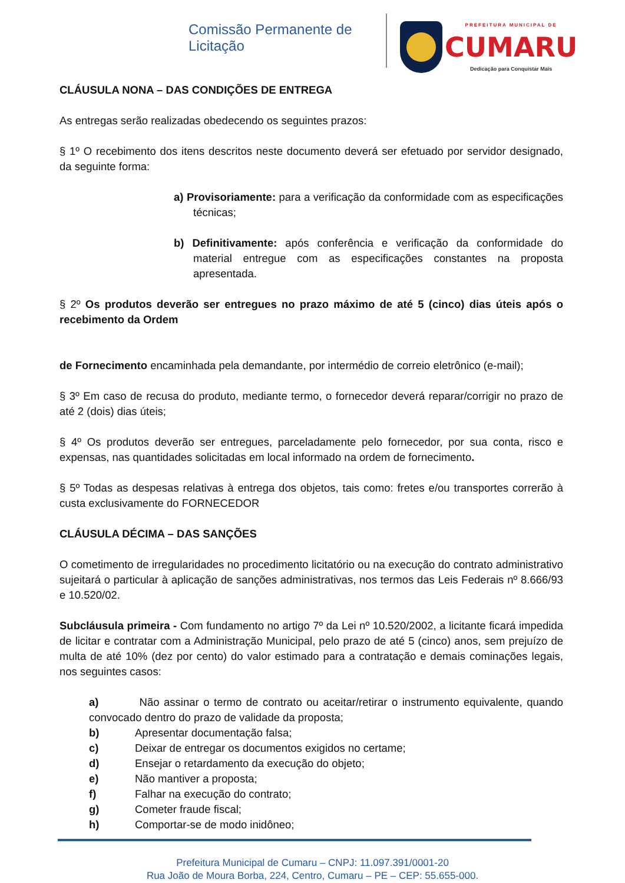Comissão Permanente de
Licitação
PREFEITURA MUNICIPAL DE
CUMARU
Dedicação para Conquistar Mais
CLÁUSULA NONA – DAS CONDIÇÕES DE ENTREGA
As entregas serão realizadas obedecendo os seguintes prazos:
§ 1º O recebimento dos itens descritos neste documento deverá ser efetuado por servidor designado, da seguinte forma:
a) Provisoriamente: para a verificação da conformidade com as especificações técnicas;
b) Definitivamente: após conferência e verificação da conformidade do material entregue com as especificações constantes na proposta apresentada.
§ 2º Os produtos deverão ser entregues no prazo máximo de até 5 (cinco) dias úteis após o recebimento da Ordem
de Fornecimento encaminhada pela demandante, por intermédio de correio eletrônico (e-mail);
§ 3º Em caso de recusa do produto, mediante termo, o fornecedor deverá reparar/corrigir no prazo de até 2 (dois) dias úteis;
§ 4º Os produtos deverão ser entregues, parceladamente pelo fornecedor, por sua conta, risco e expensas, nas quantidades solicitadas em local informado na ordem de fornecimento.
§ 5º Todas as despesas relativas à entrega dos objetos, tais como: fretes e/ou transportes correrão à custa exclusivamente do FORNECEDOR
CLÁUSULA DÉCIMA – DAS SANÇÕES
O cometimento de irregularidades no procedimento licitatório ou na execução do contrato administrativo sujeitará o particular à aplicação de sanções administrativas, nos termos das Leis Federais nº 8.666/93 e 10.520/02.
Subcláusula primeira - Com fundamento no artigo 7º da Lei nº 10.520/2002, a licitante ficará impedida de licitar e contratar com a Administração Municipal, pelo prazo de até 5 (cinco) anos, sem prejuízo de multa de até 10% (dez por cento) do valor estimado para a contratação e demais cominações legais, nos seguintes casos:
a) Não assinar o termo de contrato ou aceitar/retirar o instrumento equivalente, quando convocado dentro do prazo de validade da proposta;
b) Apresentar documentação falsa;
c) Deixar de entregar os documentos exigidos no certame;
d) Ensejar o retardamento da execução do objeto;
e) Não mantiver a proposta;
f) Falhar na execução do contrato;
g) Cometer fraude fiscal;
h) Comportar-se de modo inidôneo;
Prefeitura Municipal de Cumaru – CNPJ: 11.097.391/0001-20
Rua João de Moura Borba, 224, Centro, Cumaru – PE – CEP: 55.655-000.